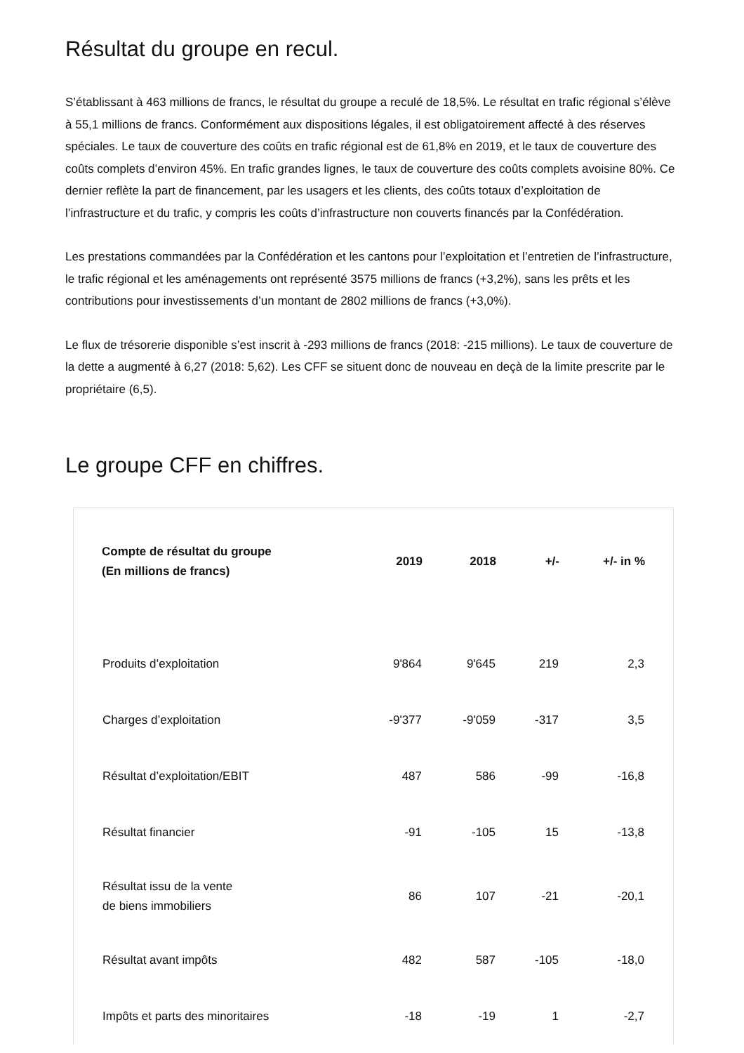Résultat du groupe en recul.
S’établissant à 463 millions de francs, le résultat du groupe a reculé de 18,5%. Le résultat en trafic régional s’élève à 55,1 millions de francs. Conformément aux dispositions légales, il est obligatoirement affecté à des réserves spéciales. Le taux de couverture des coûts en trafic régional est de 61,8% en 2019, et le taux de couverture des coûts complets d’environ 45%. En trafic grandes lignes, le taux de couverture des coûts complets avoisine 80%. Ce dernier reflète la part de financement, par les usagers et les clients, des coûts totaux d’exploitation de l’infrastructure et du trafic, y compris les coûts d’infrastructure non couverts financés par la Confédération.
Les prestations commandées par la Confédération et les cantons pour l’exploitation et l’entretien de l’infrastructure, le trafic régional et les aménagements ont représenté 3575 millions de francs (+3,2%), sans les prêts et les contributions pour investissements d’un montant de 2802 millions de francs (+3,0%).
Le flux de trésorerie disponible s’est inscrit à -293 millions de francs (2018: -215 millions). Le taux de couverture de la dette a augmenté à 6,27 (2018: 5,62). Les CFF se situent donc de nouveau en deçà de la limite prescrite par le propriétaire (6,5).
Le groupe CFF en chiffres.
| Compte de résultat du groupe (En millions de francs) | 2019 | 2018 | +/- | +/- in % |
| --- | --- | --- | --- | --- |
| Produits d’exploitation | 9'864 | 9'645 | 219 | 2,3 |
| Charges d’exploitation | -9'377 | -9'059 | -317 | 3,5 |
| Résultat d’exploitation/EBIT | 487 | 586 | -99 | -16,8 |
| Résultat financier | -91 | -105 | 15 | -13,8 |
| Résultat issu de la vente de biens immobiliers | 86 | 107 | -21 | -20,1 |
| Résultat avant impôts | 482 | 587 | -105 | -18,0 |
| Impôts et parts des minoritaires | -18 | -19 | 1 | -2,7 |